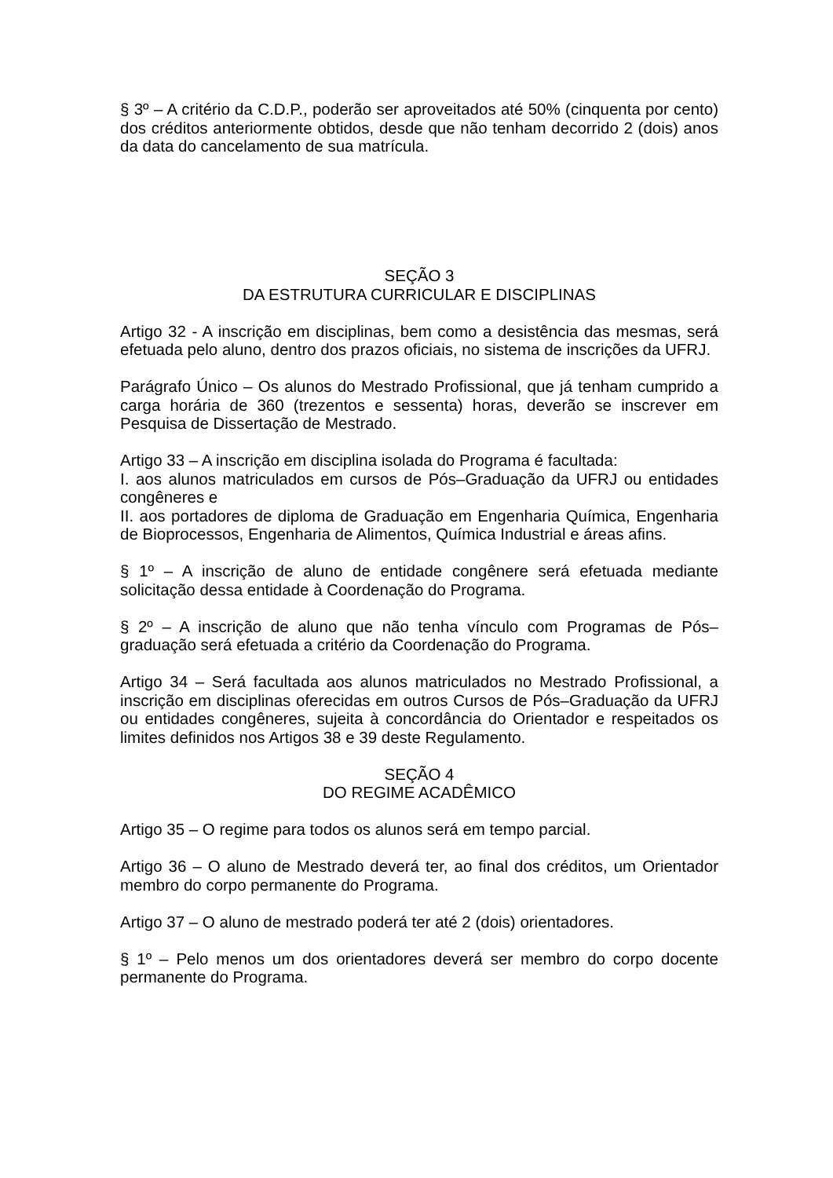§ 3º – A critério da C.D.P., poderão ser aproveitados até 50% (cinquenta por cento) dos créditos anteriormente obtidos, desde que não tenham decorrido 2 (dois) anos da data do cancelamento de sua matrícula.
SEÇÃO 3
DA ESTRUTURA CURRICULAR E DISCIPLINAS
Artigo 32 - A inscrição em disciplinas, bem como a desistência das mesmas, será efetuada pelo aluno, dentro dos prazos oficiais, no sistema de inscrições da UFRJ.
Parágrafo Único – Os alunos do Mestrado Profissional, que já tenham cumprido a carga horária de 360 (trezentos e sessenta) horas, deverão se inscrever em Pesquisa de Dissertação de Mestrado.
Artigo 33 – A inscrição em disciplina isolada do Programa é facultada:
I. aos alunos matriculados em cursos de Pós–Graduação da UFRJ ou entidades congêneres e
II. aos portadores de diploma de Graduação em Engenharia Química, Engenharia de Bioprocessos, Engenharia de Alimentos, Química Industrial e áreas afins.
§ 1º – A inscrição de aluno de entidade congênere será efetuada mediante solicitação dessa entidade à Coordenação do Programa.
§ 2º – A inscrição de aluno que não tenha vínculo com Programas de Pós–graduação será efetuada a critério da Coordenação do Programa.
Artigo 34 – Será facultada aos alunos matriculados no Mestrado Profissional, a inscrição em disciplinas oferecidas em outros Cursos de Pós–Graduação da UFRJ ou entidades congêneres, sujeita à concordância do Orientador e respeitados os limites definidos nos Artigos 38 e 39 deste Regulamento.
SEÇÃO 4
DO REGIME ACADÊMICO
Artigo 35 – O regime para todos os alunos será em tempo parcial.
Artigo 36 – O aluno de Mestrado deverá ter, ao final dos créditos, um Orientador membro do corpo permanente do Programa.
Artigo 37 – O aluno de mestrado poderá ter até 2 (dois) orientadores.
§ 1º – Pelo menos um dos orientadores deverá ser membro do corpo docente permanente do Programa.